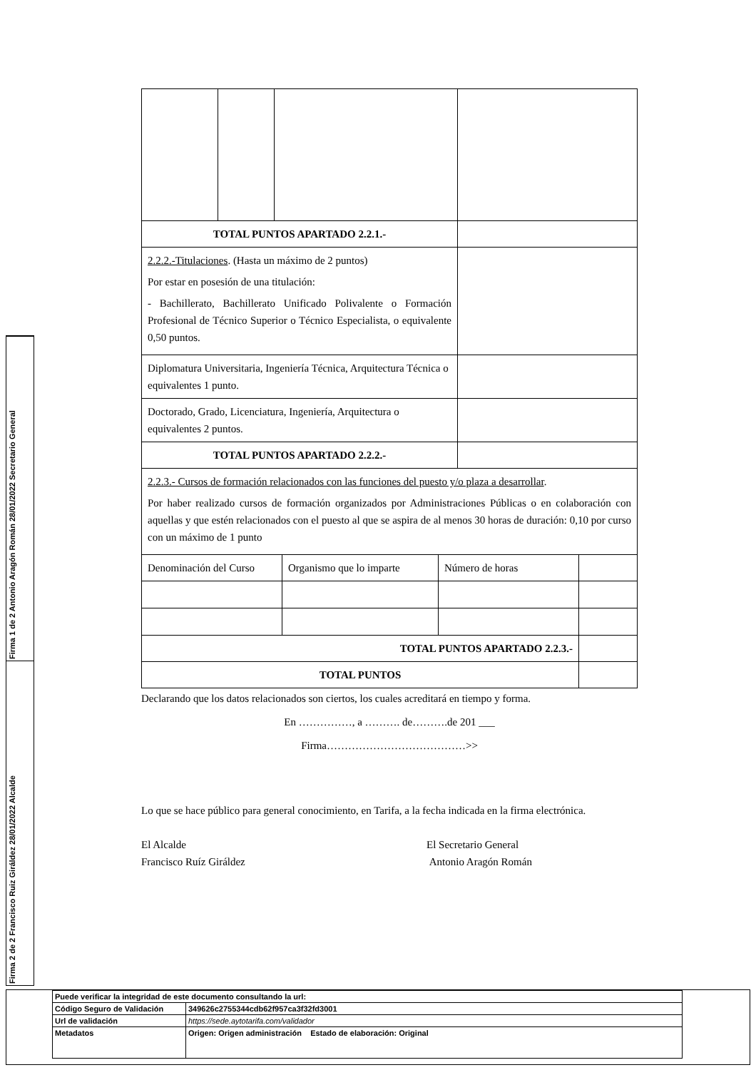Firma 1 de 2 Antonio Aragón Román 28/01/2022 Secretario General
Firma 2 de 2 Francisco Ruiz Giráldez 28/01/2022 Alcalde
| TOTAL PUNTOS APARTADO 2.2.1.- | | | |
| 2.2.2.-Titulaciones . (Hasta un máximo de 2 puntos) Por estar en posesión de una titulación: - Bachillerato, Bachillerato Unificado Polivalente o Formación Profesional de Técnico Superior o Técnico Especialista, o equivalente 0,50 puntos. | | | |
| Diplomatura Universitaria, Ingeniería Técnica, Arquitectura Técnica o equivalentes 1 punto. | | | |
| Doctorado, Grado, Licenciatura, Ingeniería, Arquitectura o equivalentes 2 puntos. | | | |
| TOTAL PUNTOS APARTADO 2.2.2.- | | | |
| 2.2.3.- Cursos de formación relacionados con las funciones del puesto y/o plaza a desarrollar . Por haber realizado cursos de formación organizados por Administraciones Públicas o en colaboración con aquellas y que estén relacionados con el puesto al que se aspira de al menos 30 horas de duración: 0,10 por curso con un máximo de 1 punto | | | |
| Denominación del Curso | Organismo que lo imparte | Número de horas | |
| TOTAL PUNTOS APARTADO 2.2.3.- | | | |
| TOTAL PUNTOS | | | |
Declarando que los datos relacionados son ciertos, los cuales acreditará en tiempo y forma.
En ……………, a ………. de……….de 201 ___
Firma…………………………………>>
Lo que se hace público para general conocimiento, en Tarifa, a la fecha indicada en la firma electrónica.
El Alcalde
Francisco Ruíz Giráldez
El Secretario General
Antonio Aragón Román
| Puede verificar la integridad de este documento consultando la url: | |
| Código Seguro de Validación | 349626c2755344cdb62f957ca3f32fd3001 |
| Url de validación | https://sede.aytotarifa.com/validador |
| Metadatos | Origen: Origen administración Estado de elaboración: Original |